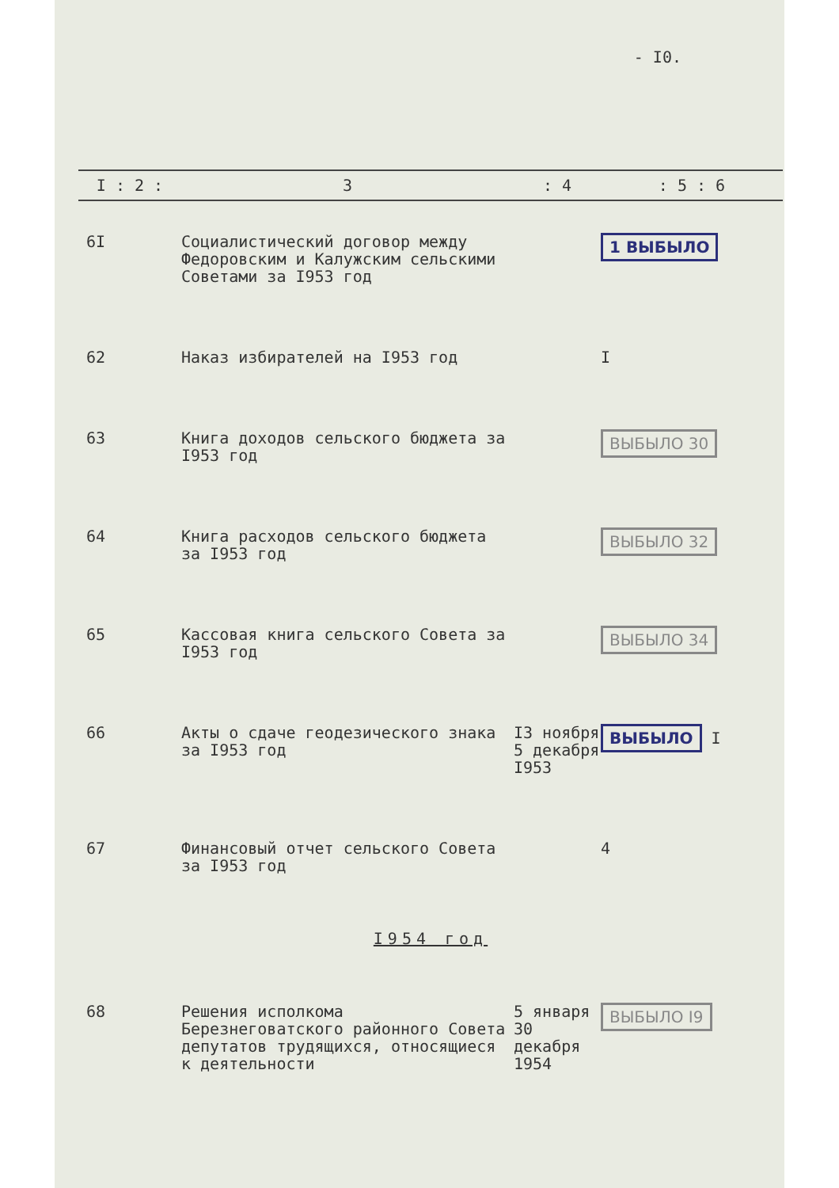- I0.
| I : 2 : | 3 | : 4 | : 5 : 6 |
| --- | --- | --- | --- |
| 6I | Социалистический договор между Федоровским и Калужским сельскими Советами за I953 год | | 1 ВЫБЫЛО |
| 62 | Наказ избирателей на I953 год | | I |
| 63 | Книга доходов сельского бюджета за I953 год | | ВЫБЫЛО 30 |
| 64 | Книга расходов сельского бюджета за I953 год | | ВЫБЫЛО 32 |
| 65 | Кассовая книга сельского Совета за I953 год | | ВЫБЫЛО 34 |
| 66 | Акты о сдаче геодезического знака за I953 год | I3 ноября 5 декабря I953 | ВЫБЫЛО I |
| 67 | Финансовый отчет сельского Совета за I953 год | | 4 |
| I954 год | | | |
| 68 | Решения исполкома Березнеговатского районного Совета депутатов трудящихся, относящиеся к деятельности | 5 января 30 декабря 1954 | ВЫБЫЛО I9 |